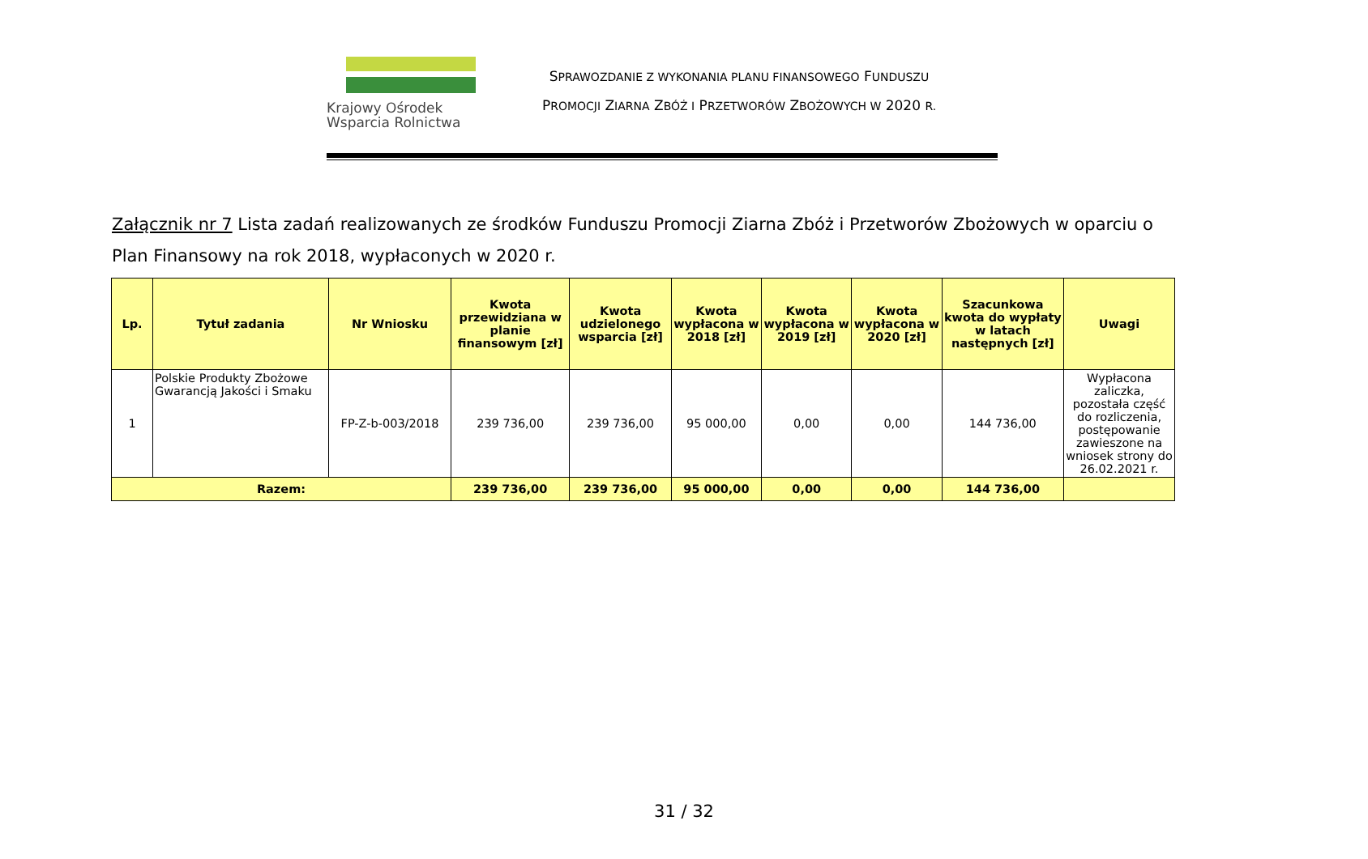Krajowy Ośrodek
Wsparcia Rolnictwa
SPRAWOZDANIE Z WYKONANIA PLANU FINANSOWEGO FUNDUSZU
PROMOCJI ZIARNA ZBÓŻ I PRZETWORÓW ZBOŻOWYCH W 2020 R.
Załącznik nr 7 Lista zadań realizowanych ze środków Funduszu Promocji Ziarna Zbóż i Przetworów Zbożowych w oparciu o Plan Finansowy na rok 2018, wypłaconych w 2020 r.
| Lp. | Tytuł zadania | Nr Wniosku | Kwota przewidziana w planie finansowym [zł] | Kwota udzielonego wsparcia [zł] | Kwota wypłacona w 2018 [zł] | Kwota wypłacona w 2019 [zł] | Kwota wypłacona w 2020 [zł] | Szacunkowa kwota do wypłaty w latach następnych [zł] | Uwagi |
| --- | --- | --- | --- | --- | --- | --- | --- | --- | --- |
| 1 | Polskie Produkty Zbożowe Gwarancją Jakości i Smaku | FP-Z-b-003/2018 | 239 736,00 | 239 736,00 | 95 000,00 | 0,00 | 0,00 | 144 736,00 | Wypłacona zaliczka, pozostała część do rozliczenia, postępowanie zawieszone na wniosek strony do 26.02.2021 r. |
| Razem: | | | 239 736,00 | 239 736,00 | 95 000,00 | 0,00 | 0,00 | 144 736,00 | |
31 / 32